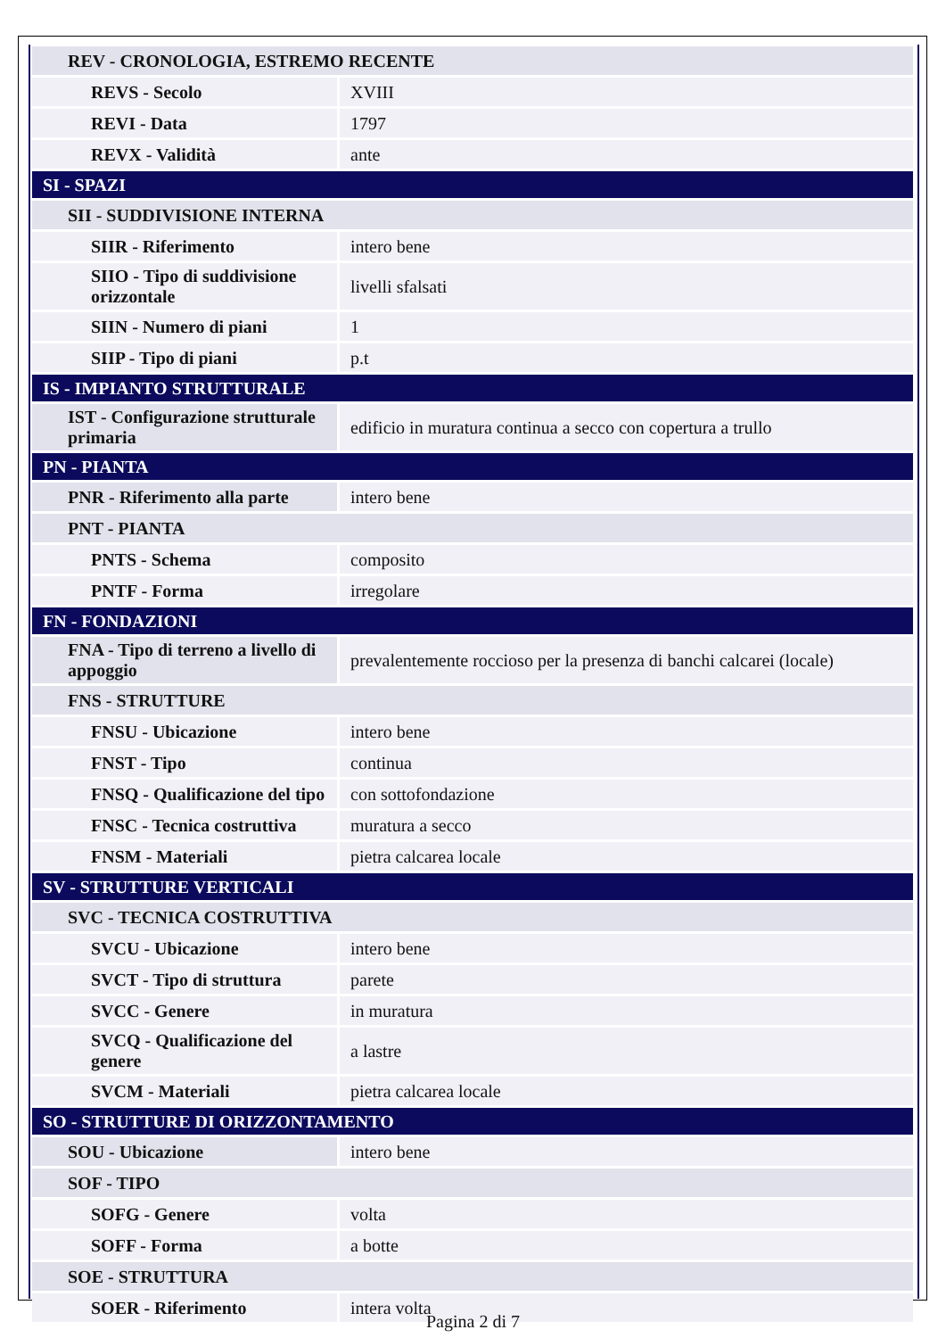| REV - CRONOLOGIA, ESTREMO RECENTE | |
| REVS - Secolo | XVIII |
| REVI - Data | 1797 |
| REVX - Validità | ante |
| SI - SPAZI | |
| SII - SUDDIVISIONE INTERNA | |
| SIIR - Riferimento | intero bene |
| SIIO - Tipo di suddivisione orizzontale | livelli sfalsati |
| SIIN - Numero di piani | 1 |
| SIIP - Tipo di piani | p.t |
| IS - IMPIANTO STRUTTURALE | |
| IST - Configurazione strutturale primaria | edificio in muratura continua a secco con copertura a trullo |
| PN - PIANTA | |
| PNR - Riferimento alla parte | intero bene |
| PNT - PIANTA | |
| PNTS - Schema | composito |
| PNTF - Forma | irregolare |
| FN - FONDAZIONI | |
| FNA - Tipo di terreno a livello di appoggio | prevalentemente roccioso per la presenza di banchi calcarei (locale) |
| FNS - STRUTTURE | |
| FNSU - Ubicazione | intero bene |
| FNST - Tipo | continua |
| FNSQ - Qualificazione del tipo | con sottofondazione |
| FNSC - Tecnica costruttiva | muratura a secco |
| FNSM - Materiali | pietra calcarea locale |
| SV - STRUTTURE VERTICALI | |
| SVC - TECNICA COSTRUTTIVA | |
| SVCU - Ubicazione | intero bene |
| SVCT - Tipo di struttura | parete |
| SVCC - Genere | in muratura |
| SVCQ - Qualificazione del genere | a lastre |
| SVCM - Materiali | pietra calcarea locale |
| SO - STRUTTURE DI ORIZZONTAMENTO | |
| SOU - Ubicazione | intero bene |
| SOF - TIPO | |
| SOFG - Genere | volta |
| SOFF - Forma | a botte |
| SOE - STRUTTURA | |
| SOER - Riferimento | intera volta |
Pagina 2 di 7